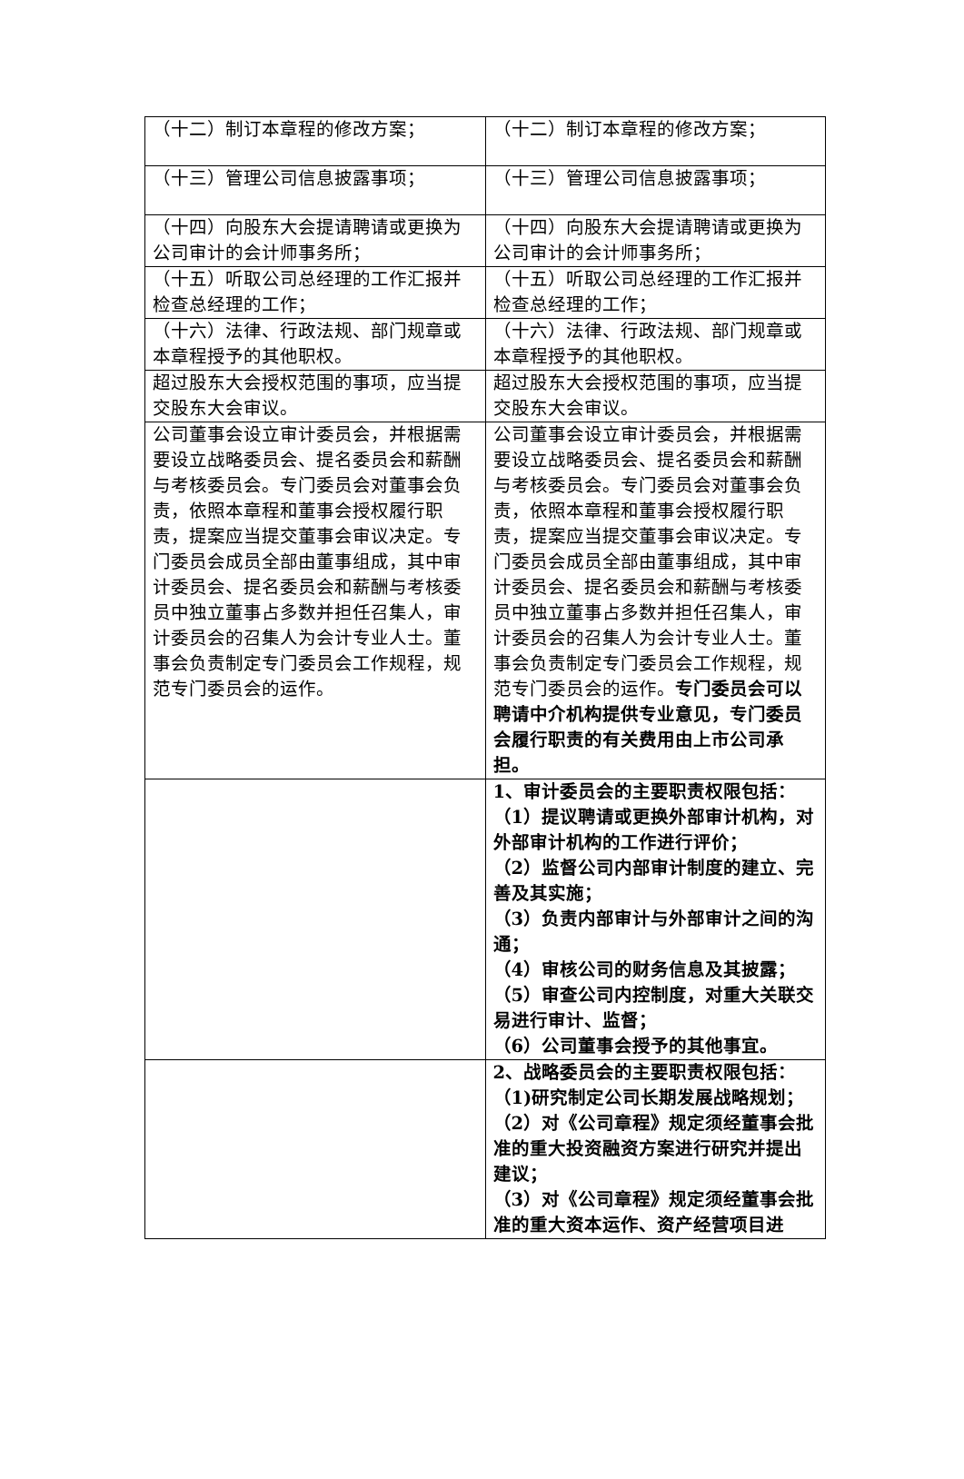| （十二）制订本章程的修改方案； | （十二）制订本章程的修改方案； |
| （十三）管理公司信息披露事项； | （十三）管理公司信息披露事项； |
| （十四）向股东大会提请聘请或更换为公司审计的会计师事务所； | （十四）向股东大会提请聘请或更换为公司审计的会计师事务所； |
| （十五）听取公司总经理的工作汇报并检查总经理的工作； | （十五）听取公司总经理的工作汇报并检查总经理的工作； |
| （十六）法律、行政法规、部门规章或本章程授予的其他职权。 | （十六）法律、行政法规、部门规章或本章程授予的其他职权。 |
| 超过股东大会授权范围的事项，应当提交股东大会审议。 | 超过股东大会授权范围的事项，应当提交股东大会审议。 |
| 公司董事会设立审计委员会，并根据需要设立战略委员会、提名委员会和薪酬与考核委员会。专门委员会对董事会负责，依照本章程和董事会授权履行职责，提案应当提交董事会审议决定。专门委员会成员全部由董事组成，其中审计委员会、提名委员会和薪酬与考核委员中独立董事占多数并担任召集人，审计委员会的召集人为会计专业人士。董事会负责制定专门委员会工作规程，规范专门委员会的运作。 | 公司董事会设立审计委员会，并根据需要设立战略委员会、提名委员会和薪酬与考核委员会。专门委员会对董事会负责，依照本章程和董事会授权履行职责，提案应当提交董事会审议决定。专门委员会成员全部由董事组成，其中审计委员会、提名委员会和薪酬与考核委员中独立董事占多数并担任召集人，审计委员会的召集人为会计专业人士。董事会负责制定专门委员会工作规程，规范专门委员会的运作。 专门委员会可以聘请中介机构提供专业意见，专门委员会履行职责的有关费用由上市公司承担。 |
| | 1、审计委员会的主要职责权限包括： （1）提议聘请或更换外部审计机构，对外部审计机构的工作进行评价； （2）监督公司内部审计制度的建立、完善及其实施； （3）负责内部审计与外部审计之间的沟通； （4）审核公司的财务信息及其披露； （5）审查公司内控制度，对重大关联交易进行审计、监督； （6）公司董事会授予的其他事宜。 |
| | 2、战略委员会的主要职责权限包括： （1)研究制定公司长期发展战略规划； （2）对《公司章程》规定须经董事会批准的重大投资融资方案进行研究并提出建议； （3）对《公司章程》规定须经董事会批准的重大资本运作、资产经营项目进 |